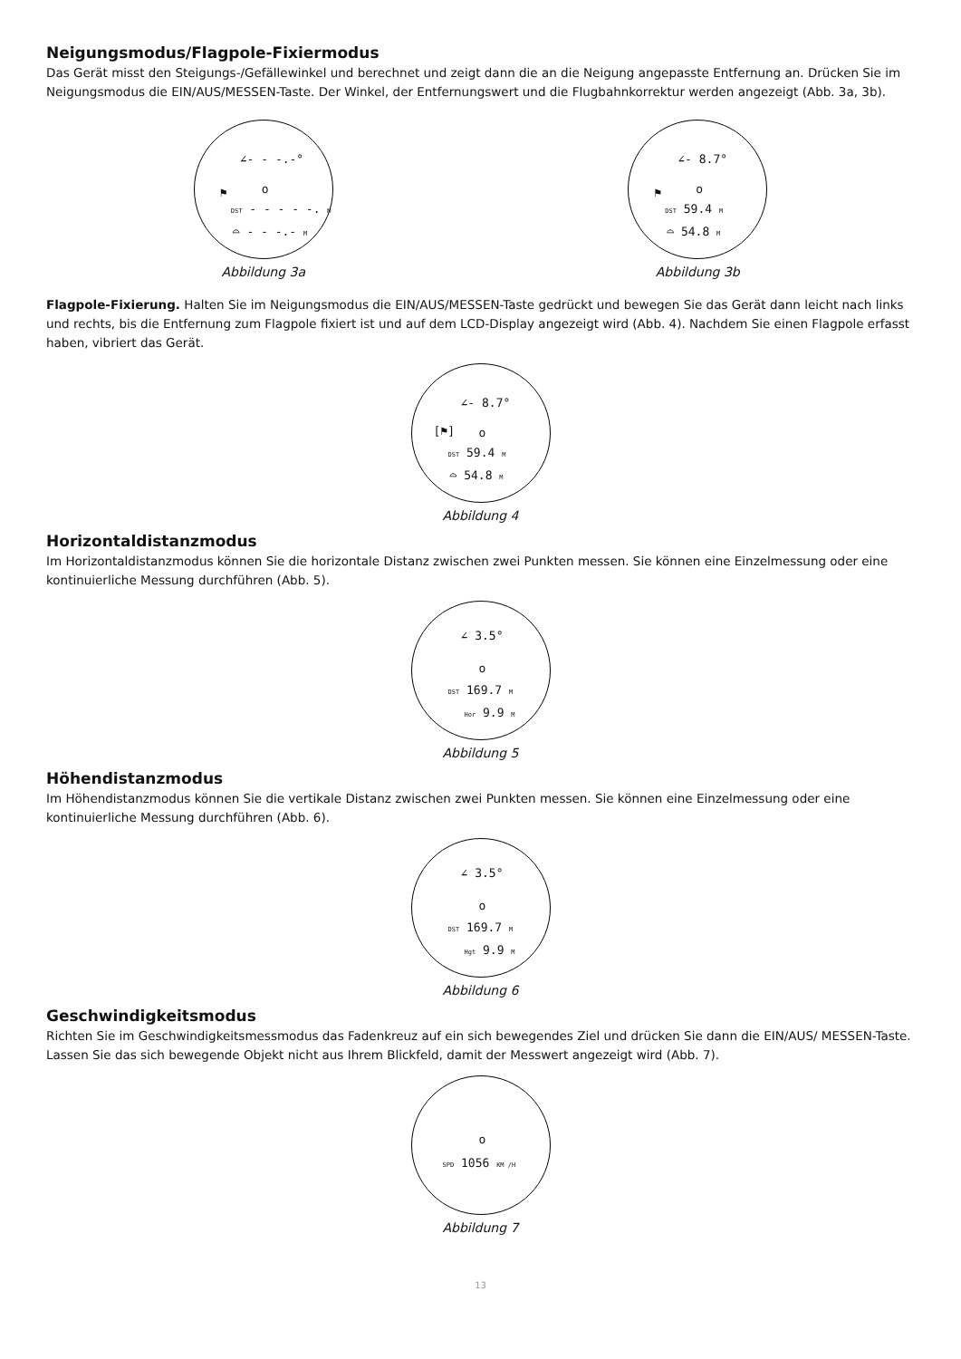Neigungsmodus/Flagpole-Fixiermodus
Das Gerät misst den Steigungs-/Gefällewinkel und berechnet und zeigt dann die an die Neigung angepasste Entfernung an. Drücken Sie im Neigungsmodus die EIN/AUS/MESSEN-Taste. Der Winkel, der Entfernungswert und die Flugbahnkorrektur werden angezeigt (Abb. 3a, 3b).
∠- - -.-°
o
⚑
DST - - - - -. M
⌓ - - -.- M
Abbildung 3a
∠- 8.7°
o
⚑
DST 59.4 M
⌓ 54.8 M
Abbildung 3b
Flagpole-Fixierung. Halten Sie im Neigungsmodus die EIN/AUS/MESSEN-Taste gedrückt und bewegen Sie das Gerät dann leicht nach links und rechts, bis die Entfernung zum Flagpole fixiert ist und auf dem LCD-Display angezeigt wird (Abb. 4). Nachdem Sie einen Flagpole erfasst haben, vibriert das Gerät.
∠- 8.7°
o
[⚑]
DST 59.4 M
⌓ 54.8 M
Abbildung 4
Horizontaldistanzmodus
Im Horizontaldistanzmodus können Sie die horizontale Distanz zwischen zwei Punkten messen. Sie können eine Einzelmessung oder eine kontinuierliche Messung durchführen (Abb. 5).
∠ 3.5°
o
DST 169.7 M
Hor 9.9 M
Abbildung 5
Höhendistanzmodus
Im Höhendistanzmodus können Sie die vertikale Distanz zwischen zwei Punkten messen. Sie können eine Einzelmessung oder eine kontinuierliche Messung durchführen (Abb. 6).
∠ 3.5°
o
DST 169.7 M
Hgt 9.9 M
Abbildung 6
Geschwindigkeitsmodus
Richten Sie im Geschwindigkeitsmessmodus das Fadenkreuz auf ein sich bewegendes Ziel und drücken Sie dann die EIN/AUS/ MESSEN-Taste. Lassen Sie das sich bewegende Objekt nicht aus Ihrem Blickfeld, damit der Messwert angezeigt wird (Abb. 7).
o
SPD 1056 KM /H
Abbildung 7
13